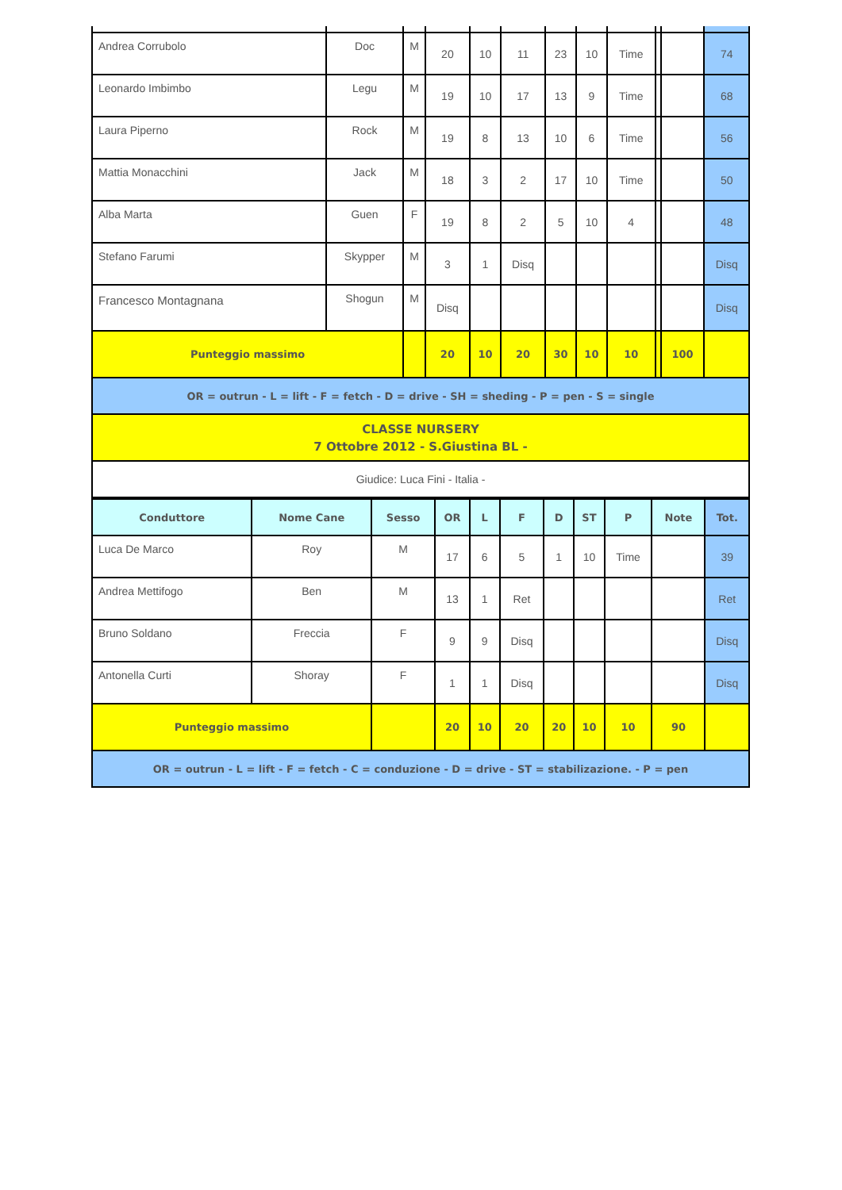| Andrea Corrubolo | Doc | M | 20 | 10 | 11 | 23 | 10 | Time | | | 74 |
| Leonardo Imbimbo | Legu | M | 19 | 10 | 17 | 13 | 9 | Time | | | 68 |
| Laura Piperno | Rock | M | 19 | 8 | 13 | 10 | 6 | Time | | | 56 |
| Mattia Monacchini | Jack | M | 18 | 3 | 2 | 17 | 10 | Time | | | 50 |
| Alba Marta | Guen | F | 19 | 8 | 2 | 5 | 10 | 4 | | | 48 |
| Stefano Farumi | Skypper | M | 3 | 1 | Disq | | | | | | Disq |
| Francesco Montagnana | Shogun | M | Disq | | | | | | | | Disq |
| Punteggio massimo | | | 20 | 10 | 20 | 30 | 10 | 10 | | 100 | |
| OR = outrun - L = lift - F = fetch - D = drive - SH = sheding - P = pen - S = single | | | | | | | | | | | |
| CLASSE NURSERY 7 Ottobre 2012 - S.Giustina BL - | | | | | | | | | | | |
| Giudice: Luca Fini - Italia - | | | | | | | | | | | |
| Conduttore | Nome Cane | Sesso | OR | L | F | D | ST | P | Note | Tot. |
| --- | --- | --- | --- | --- | --- | --- | --- | --- | --- | --- |
| Luca De Marco | Roy | M | 17 | 6 | 5 | 1 | 10 | Time | | 39 |
| Andrea Mettifogo | Ben | M | 13 | 1 | Ret | | | | | Ret |
| Bruno Soldano | Freccia | F | 9 | 9 | Disq | | | | | Disq |
| Antonella Curti | Shoray | F | 1 | 1 | Disq | | | | | Disq |
| Punteggio massimo | | | 20 | 10 | 20 | 20 | 10 | 10 | 90 | |
| OR = outrun - L = lift - F = fetch - C = conduzione - D = drive - ST = stabilizazione. - P = pen | | | | | | | | | | |